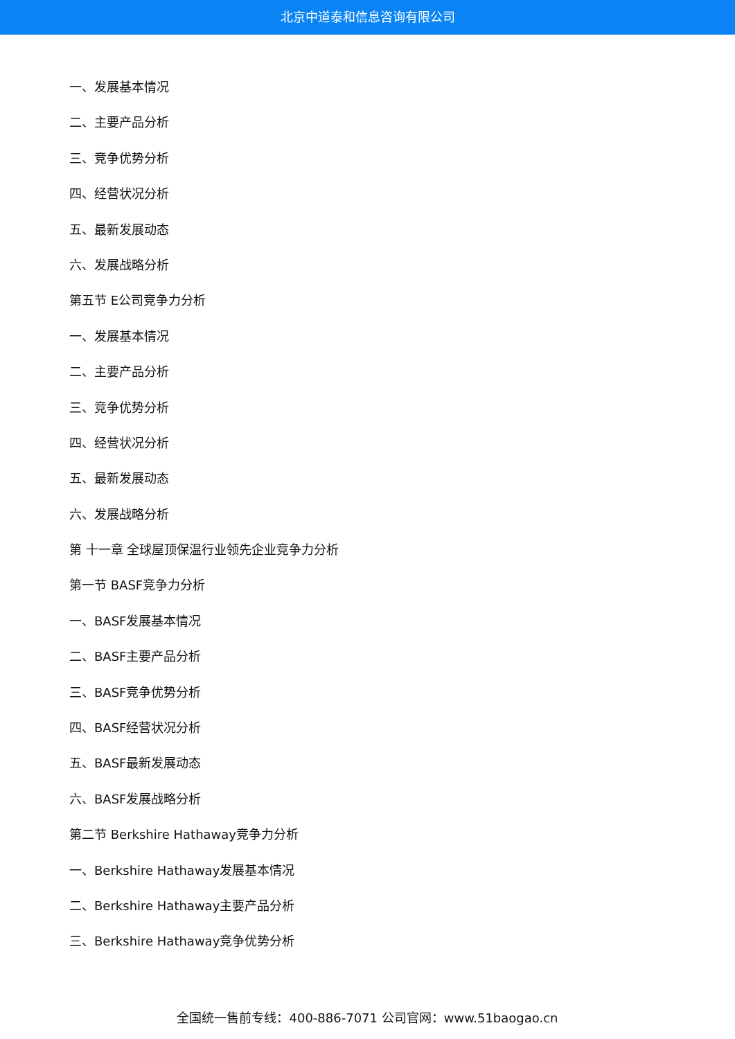北京中道泰和信息咨询有限公司
一、发展基本情况
二、主要产品分析
三、竞争优势分析
四、经营状况分析
五、最新发展动态
六、发展战略分析
第五节 E公司竞争力分析
一、发展基本情况
二、主要产品分析
三、竞争优势分析
四、经营状况分析
五、最新发展动态
六、发展战略分析
第 十一章 全球屋顶保温行业领先企业竞争力分析
第一节 BASF竞争力分析
一、BASF发展基本情况
二、BASF主要产品分析
三、BASF竞争优势分析
四、BASF经营状况分析
五、BASF最新发展动态
六、BASF发展战略分析
第二节 Berkshire Hathaway竞争力分析
一、Berkshire Hathaway发展基本情况
二、Berkshire Hathaway主要产品分析
三、Berkshire Hathaway竞争优势分析
全国统一售前专线：400-886-7071 公司官网：www.51baogao.cn